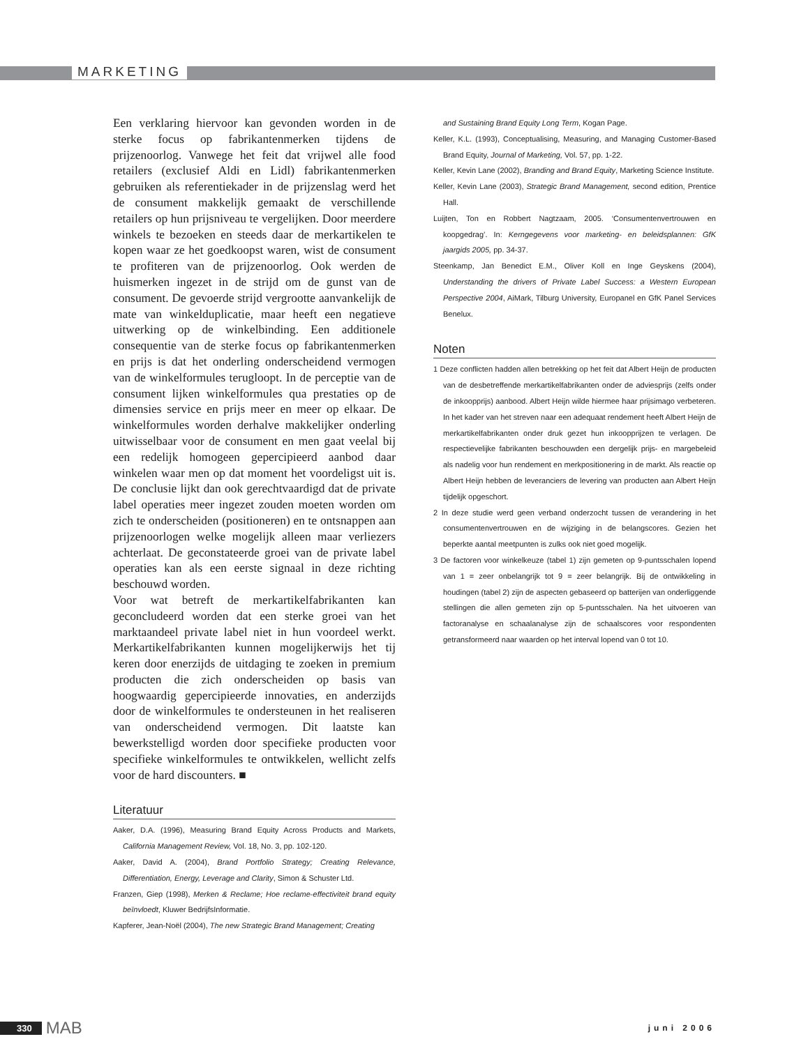MARKETING
Een verklaring hiervoor kan gevonden worden in de sterke focus op fabrikantenmerken tijdens de prijzenoorlog. Vanwege het feit dat vrijwel alle food retailers (exclusief Aldi en Lidl) fabrikantenmerken gebruiken als referentiekader in de prijzenslag werd het de consument makkelijk gemaakt de verschillende retailers op hun prijsniveau te vergelijken. Door meerdere winkels te bezoeken en steeds daar de merkartikelen te kopen waar ze het goedkoopst waren, wist de consument te profiteren van de prijzenoorlog. Ook werden de huismerken ingezet in de strijd om de gunst van de consument. De gevoerde strijd vergrootte aanvankelijk de mate van winkelduplicatie, maar heeft een negatieve uitwerking op de winkelbinding. Een additionele consequentie van de sterke focus op fabrikantenmerken en prijs is dat het onderling onderscheidend vermogen van de winkelformules terugloopt. In de perceptie van de consument lijken winkelformules qua prestaties op de dimensies service en prijs meer en meer op elkaar. De winkelformules worden derhalve makkelijker onderling uitwisselbaar voor de consument en men gaat veelal bij een redelijk homogeen gepercipieerd aanbod daar winkelen waar men op dat moment het voordeligst uit is. De conclusie lijkt dan ook gerechtvaardigd dat de private label operaties meer ingezet zouden moeten worden om zich te onderscheiden (positioneren) en te ontsnappen aan prijzenoorlogen welke mogelijk alleen maar verliezers achterlaat. De geconstateerde groei van de private label operaties kan als een eerste signaal in deze richting beschouwd worden.
Voor wat betreft de merkartikelfabrikanten kan geconcludeerd worden dat een sterke groei van het marktaandeel private label niet in hun voordeel werkt. Merkartikelfabrikanten kunnen mogelijkerwijs het tij keren door enerzijds de uitdaging te zoeken in premium producten die zich onderscheiden op basis van hoogwaardig gepercipieerde innovaties, en anderzijds door de winkelformules te ondersteunen in het realiseren van onderscheidend vermogen. Dit laatste kan bewerkstelligd worden door specifieke producten voor specifieke winkelformules te ontwikkelen, wellicht zelfs voor de hard discounters. ■
Literatuur
Aaker, D.A. (1996), Measuring Brand Equity Across Products and Markets, California Management Review, Vol. 18, No. 3, pp. 102-120.
Aaker, David A. (2004), Brand Portfolio Strategy; Creating Relevance, Differentiation, Energy, Leverage and Clarity, Simon & Schuster Ltd.
Franzen, Giep (1998), Merken & Reclame; Hoe reclame-effectiviteit brand equity beïnvloedt, Kluwer BedrijfsInformatie.
Kapferer, Jean-Noël (2004), The new Strategic Brand Management; Creating
and Sustaining Brand Equity Long Term, Kogan Page.
Keller, K.L. (1993), Conceptualising, Measuring, and Managing Customer-Based Brand Equity, Journal of Marketing, Vol. 57, pp. 1-22.
Keller, Kevin Lane (2002), Branding and Brand Equity, Marketing Science Institute.
Keller, Kevin Lane (2003), Strategic Brand Management, second edition, Prentice Hall.
Luijten, Ton en Robbert Nagtzaam, 2005. ‘Consumentenvertrouwen en koopgedrag’. In: Kerngegevens voor marketing- en beleidsplannen: GfK jaargids 2005, pp. 34-37.
Steenkamp, Jan Benedict E.M., Oliver Koll en Inge Geyskens (2004), Understanding the drivers of Private Label Success: a Western European Perspective 2004, AiMark, Tilburg University, Europanel en GfK Panel Services Benelux.
Noten
1 Deze conflicten hadden allen betrekking op het feit dat Albert Heijn de producten van de desbetreffende merkartikelfabrikanten onder de adviesprijs (zelfs onder de inkoopprijs) aanbood. Albert Heijn wilde hiermee haar prijsimago verbeteren. In het kader van het streven naar een adequaat rendement heeft Albert Heijn de merkartikelfabrikanten onder druk gezet hun inkoopprijzen te verlagen. De respectievelijke fabrikanten beschouwden een dergelijk prijs- en margebeleid als nadelig voor hun rendement en merkpositionering in de markt. Als reactie op Albert Heijn hebben de leveranciers de levering van producten aan Albert Heijn tijdelijk opgeschort.
2 In deze studie werd geen verband onderzocht tussen de verandering in het consumentenvertrouwen en de wijziging in de belangscores. Gezien het beperkte aantal meetpunten is zulks ook niet goed mogelijk.
3 De factoren voor winkelkeuze (tabel 1) zijn gemeten op 9-puntsschalen lopend van 1 = zeer onbelangrijk tot 9 = zeer belangrijk. Bij de ontwikkeling in houdingen (tabel 2) zijn de aspecten gebaseerd op batterijen van onderliggende stellingen die allen gemeten zijn op 5-puntsschalen. Na het uitvoeren van factoranalyse en schaalanalyse zijn de schaalscores voor respondenten getransformeerd naar waarden op het interval lopend van 0 tot 10.
330 MAB
juni 2006